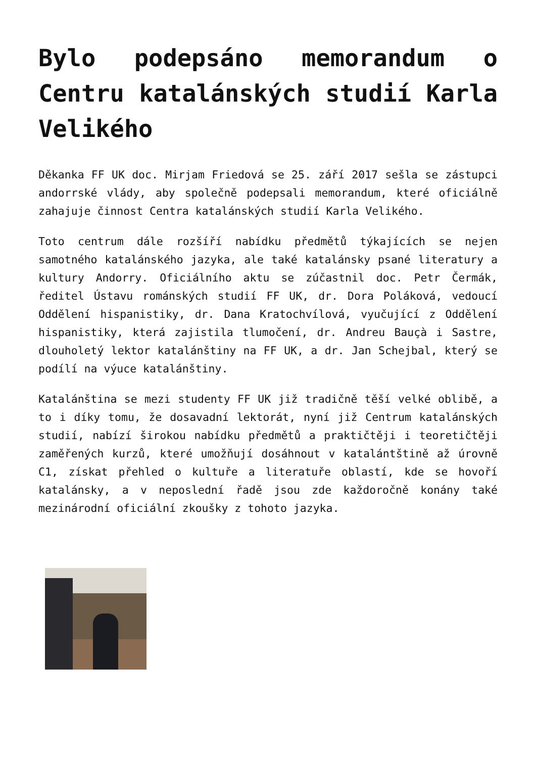Bylo podepsáno memorandum o Centru katalánských studií Karla Velikého
Děkanka FF UK doc. Mirjam Friedová se 25. září 2017 sešla se zástupci andorrské vlády, aby společně podepsali memorandum, které oficiálně zahajuje činnost Centra katalánských studií Karla Velikého.
Toto centrum dále rozšíří nabídku předmětů týkajících se nejen samotného katalánského jazyka, ale také katalánsky psané literatury a kultury Andorry. Oficiálního aktu se zúčastnil doc. Petr Čermák, ředitel Ústavu románských studií FF UK, dr. Dora Poláková, vedoucí Oddělení hispanistiky, dr. Dana Kratochvílová, vyučující z Oddělení hispanistiky, která zajistila tlumočení, dr. Andreu Bauçà i Sastre, dlouholetý lektor katalánštiny na FF UK, a dr. Jan Schejbal, který se podílí na výuce katalánštiny.
Katalánština se mezi studenty FF UK již tradičně těší velké oblibě, a to i díky tomu, že dosavadní lektorát, nyní již Centrum katalánských studií, nabízí širokou nabídku předmětů a praktičtěji i teoretičtěji zaměřených kurzů, které umožňují dosáhnout v katalántštině až úrovně C1, získat přehled o kultuře a literatuře oblastí, kde se hovoří katalánsky, a v neposlední řadě jsou zde každoročně konány také mezinárodní oficiální zkoušky z tohoto jazyka.